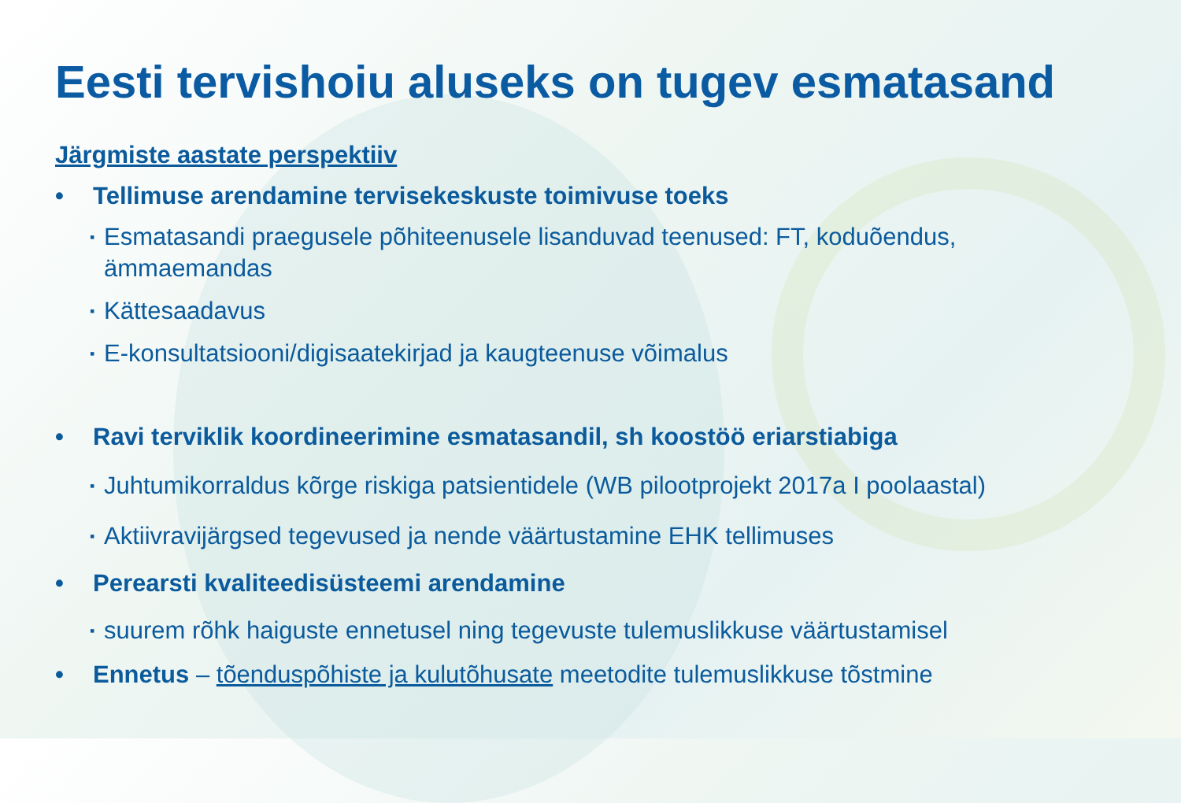Eesti tervishoiu aluseks on tugev esmatasand
Järgmiste aastate perspektiiv
• Tellimuse arendamine tervisekeskuste toimivuse toeks
▪ Esmatasandi praegusele põhiteenusele lisanduvad teenused: FT, koduõendus, ämmaemandas
▪ Kättesaadavus
▪ E-konsultatsiooni/digisaatekirjad ja kaugteenuse võimalus
• Ravi terviklik koordineerimine esmatasandil, sh koostöö eriarstiabiga
▪ Juhtumikorraldus kõrge riskiga patsientidele (WB pilootprojekt 2017a I poolaastal)
▪ Aktiivravijärgsed tegevused ja nende väärtustamine EHK tellimuses
• Perearsti kvaliteedisüsteemi arendamine
▪ suurem rõhk haiguste ennetusel ning tegevuste tulemuslikkuse väärtustamisel
• Ennetus – tõenduspõhiste ja kulutõhusate meetodite tulemuslikkuse tõstmine